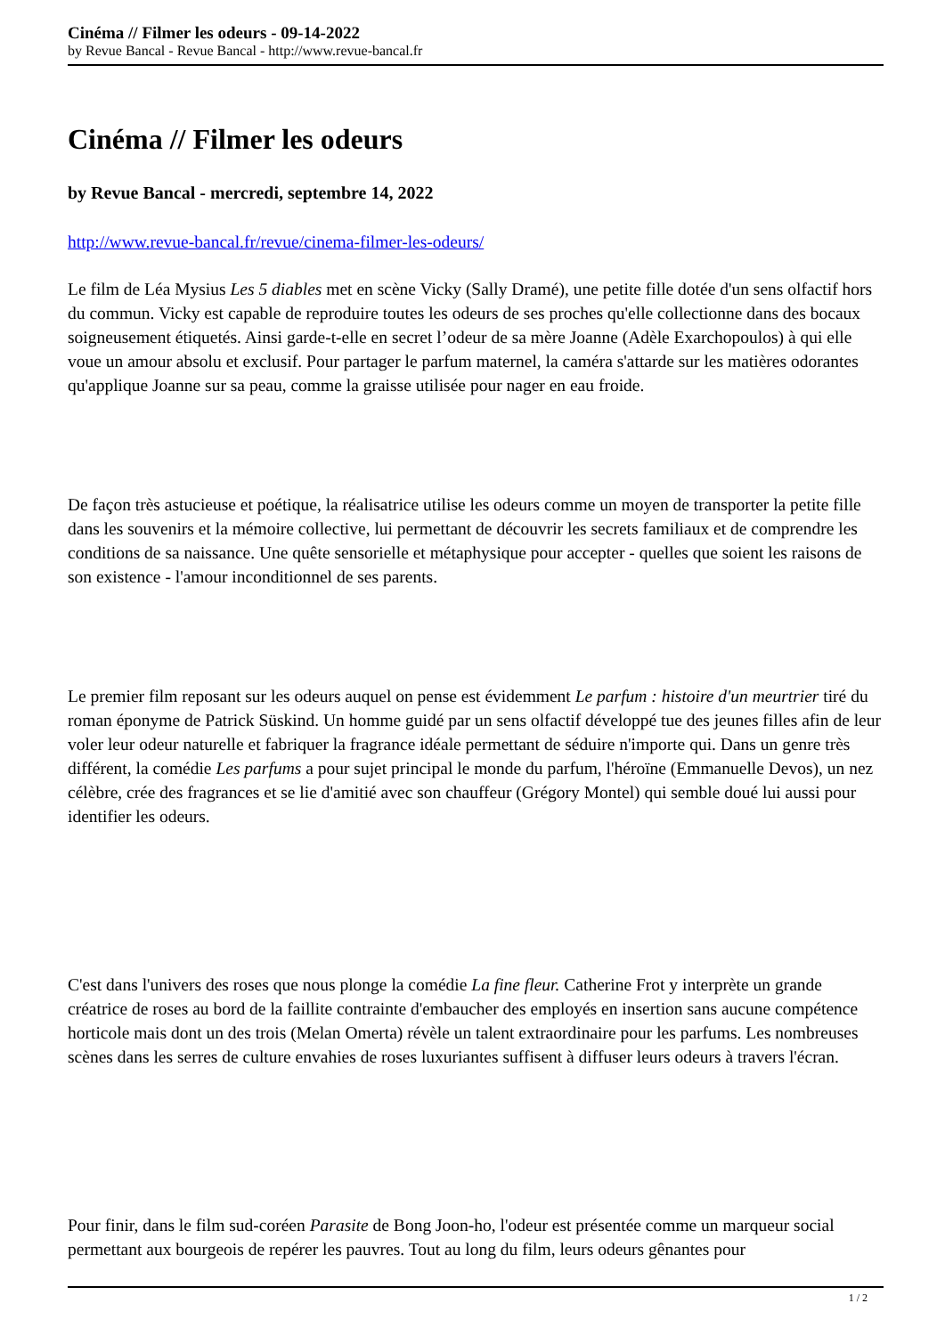Cinéma // Filmer les odeurs - 09-14-2022
by Revue Bancal - Revue Bancal - http://www.revue-bancal.fr
Cinéma // Filmer les odeurs
by Revue Bancal - mercredi, septembre 14, 2022
http://www.revue-bancal.fr/revue/cinema-filmer-les-odeurs/
Le film de Léa Mysius Les 5 diables met en scène Vicky (Sally Dramé), une petite fille dotée d'un sens olfactif hors du commun. Vicky est capable de reproduire toutes les odeurs de ses proches qu'elle collectionne dans des bocaux soigneusement étiquetés. Ainsi garde-t-elle en secret l’odeur de sa mère Joanne (Adèle Exarchopoulos) à qui elle voue un amour absolu et exclusif. Pour partager le parfum maternel, la caméra s'attarde sur les matières odorantes qu'applique Joanne sur sa peau, comme la graisse utilisée pour nager en eau froide.
De façon très astucieuse et poétique, la réalisatrice utilise les odeurs comme un moyen de transporter la petite fille dans les souvenirs et la mémoire collective, lui permettant de découvrir les secrets familiaux et de comprendre les conditions de sa naissance. Une quête sensorielle et métaphysique pour accepter - quelles que soient les raisons de son existence - l'amour inconditionnel de ses parents.
Le premier film reposant sur les odeurs auquel on pense est évidemment Le parfum : histoire d'un meurtrier tiré du roman éponyme de Patrick Süskind. Un homme guidé par un sens olfactif développé tue des jeunes filles afin de leur voler leur odeur naturelle et fabriquer la fragrance idéale permettant de séduire n'importe qui. Dans un genre très différent, la comédie Les parfums a pour sujet principal le monde du parfum, l'héroïne (Emmanuelle Devos), un nez célèbre, crée des fragrances et se lie d'amitié avec son chauffeur (Grégory Montel) qui semble doué lui aussi pour identifier les odeurs.
C'est dans l'univers des roses que nous plonge la comédie La fine fleur. Catherine Frot y interprète un grande créatrice de roses au bord de la faillite contrainte d'embaucher des employés en insertion sans aucune compétence horticole mais dont un des trois (Melan Omerta) révèle un talent extraordinaire pour les parfums. Les nombreuses scènes dans les serres de culture envahies de roses luxuriantes suffisent à diffuser leurs odeurs à travers l'écran.
Pour finir, dans le film sud-coréen Parasite de Bong Joon-ho, l'odeur est présentée comme un marqueur social permettant aux bourgeois de repérer les pauvres. Tout au long du film, leurs odeurs gênantes pour
1 / 2